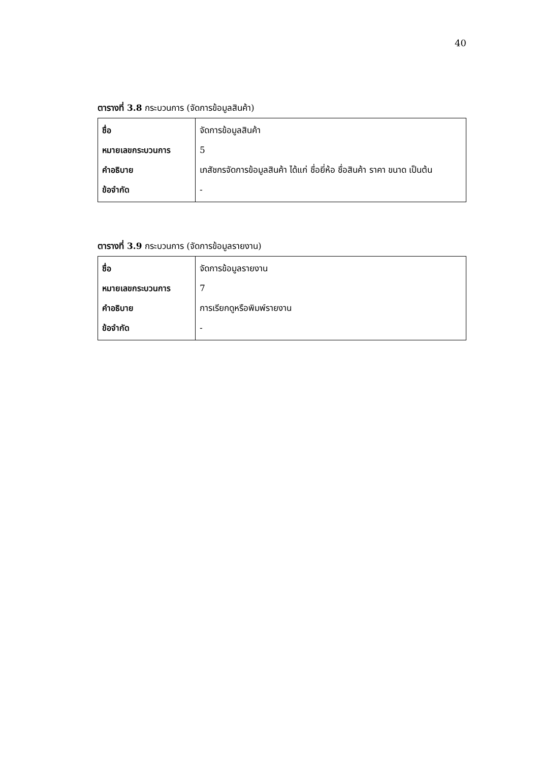40
ตารางที่ 3.8 กระบวนการ (จัดการข้อมูลสินค้า)
| ชื่อ หมายเลขกระบวนการ คำอธิบาย ข้อจำกัด | จัดการข้อมูลสินค้า 5 เภสัชกรจัดการข้อมูลสินค้า ได้แก่ ชื่อยี่ห้อ ชื่อสินค้า ราคา ขนาด เป็นต้น - |
ตารางที่ 3.9 กระบวนการ (จัดการข้อมูลรายงาน)
| ชื่อ หมายเลขกระบวนการ คำอธิบาย ข้อจำกัด | จัดการข้อมูลรายงาน 7 การเรียกดูหรือพิมพ์รายงาน - |